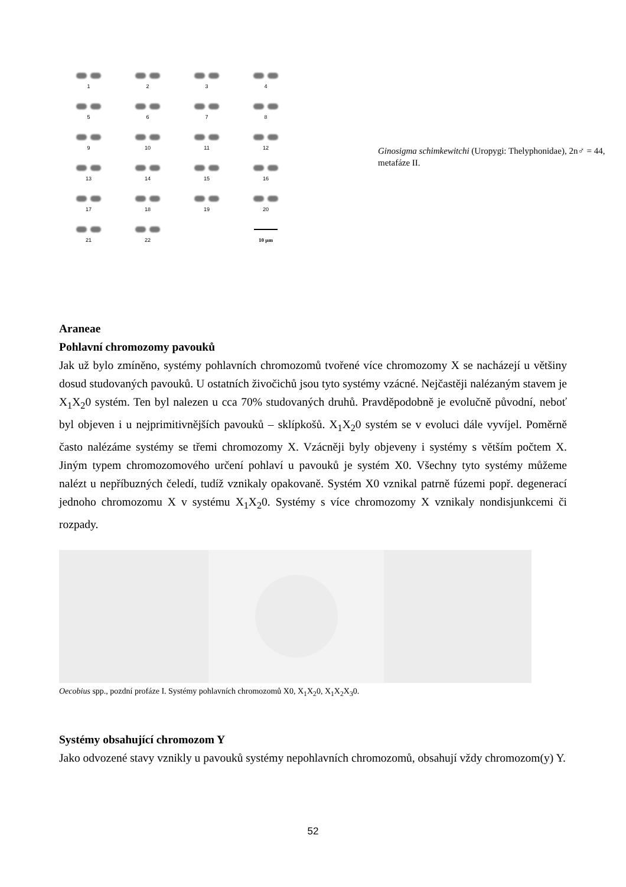1
2
3
4
5
6
7
8
9
10
11
12
13
14
15
16
17
18
19
20
21
22
10 µm
Ginosigma schimkewitchi (Uropygi: Thelyphonidae), 2n♂ = 44, metafáze II.
Araneae
Pohlavní chromozomy pavouků
Jak už bylo zmíněno, systémy pohlavních chromozomů tvořené více chromozomy X se nacházejí u většiny dosud studovaných pavouků. U ostatních živočichů jsou tyto systémy vzácné. Nejčastěji nalézaným stavem je X<sub>1</sub>X<sub>2</sub>0 systém. Ten byl nalezen u cca 70% studovaných druhů. Pravděpodobně je evolučně původní, neboť byl objeven i u nejprimitivnějších pavouků – sklípkošů. X<sub>1</sub>X<sub>2</sub>0 systém se v evoluci dále vyvíjel. Poměrně často nalézáme systémy se třemi chromozomy X. Vzácněji byly objeveny i systémy s větším počtem X. Jiným typem chromozomového určení pohlaví u pavouků je systém X0. Všechny tyto systémy můžeme nalézt u nepříbuzných čeledí, tudíž vznikaly opakovaně. Systém X0 vznikal patrně fúzemi popř. degenerací jednoho chromozomu X v systému X<sub>1</sub>X<sub>2</sub>0. Systémy s více chromozomy X vznikaly nondisjunkcemi či rozpady.
Oecobius spp., pozdní profáze I. Systémy pohlavních chromozomů X0, X<sub>1</sub>X<sub>2</sub>0, X<sub>1</sub>X<sub>2</sub>X<sub>3</sub>0.
Systémy obsahující chromozom Y
Jako odvozené stavy vznikly u pavouků systémy nepohlavních chromozomů, obsahují vždy chromozom(y) Y.
52